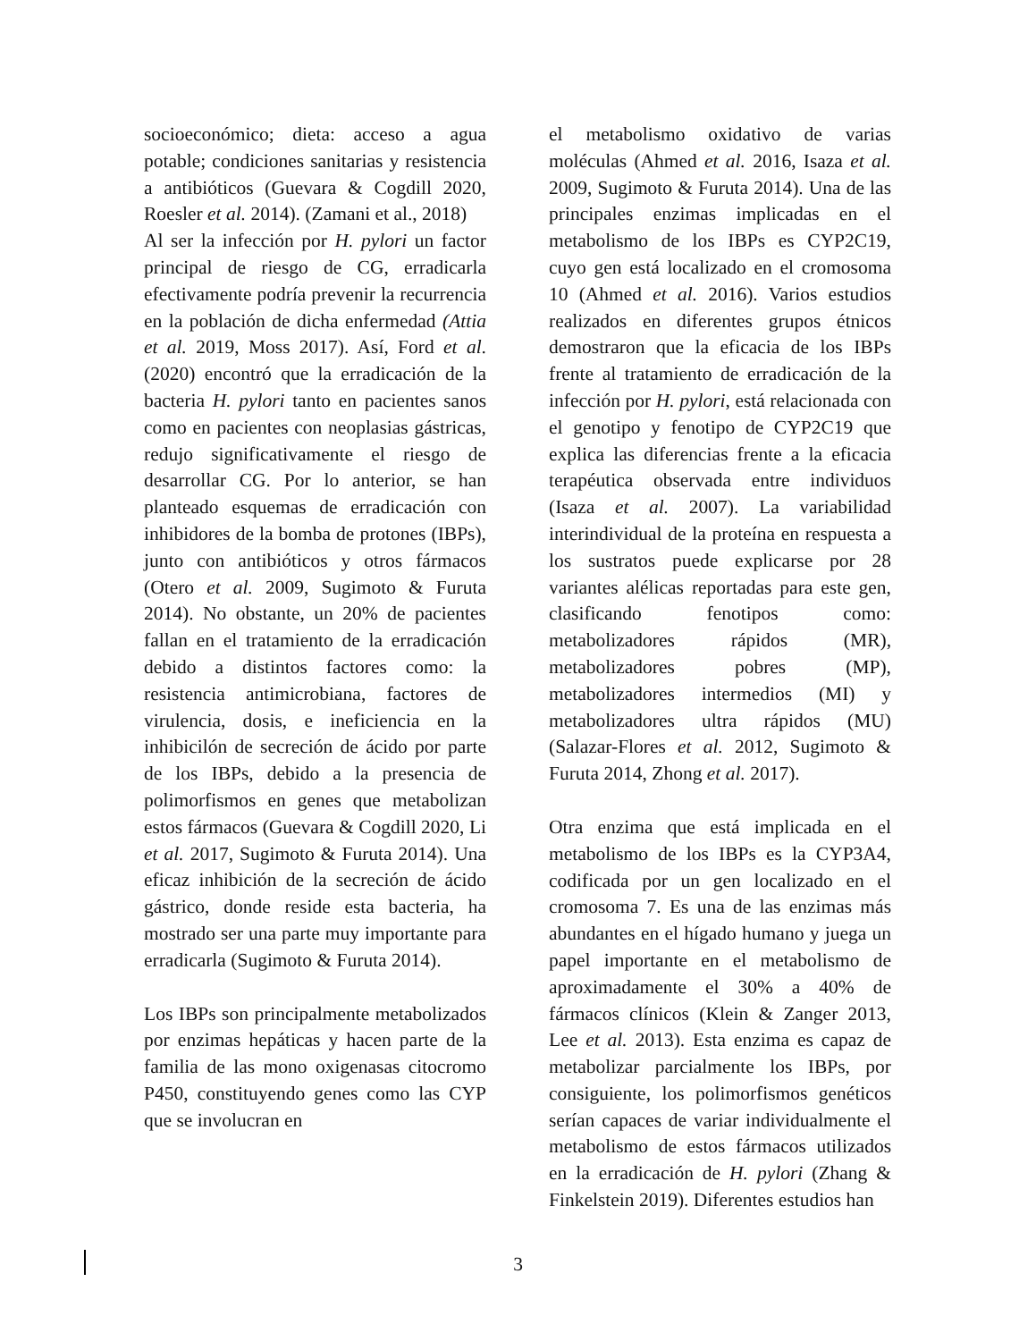socioeconómico; dieta: acceso a agua potable; condiciones sanitarias y resistencia a antibióticos (Guevara & Cogdill 2020, Roesler et al. 2014). (Zamani et al., 2018)
Al ser la infección por H. pylori un factor principal de riesgo de CG, erradicarla efectivamente podría prevenir la recurrencia en la población de dicha enfermedad (Attia et al. 2019, Moss 2017). Así, Ford et al. (2020) encontró que la erradicación de la bacteria H. pylori tanto en pacientes sanos como en pacientes con neoplasias gástricas, redujo significativamente el riesgo de desarrollar CG. Por lo anterior, se han planteado esquemas de erradicación con inhibidores de la bomba de protones (IBPs), junto con antibióticos y otros fármacos (Otero et al. 2009, Sugimoto & Furuta 2014). No obstante, un 20% de pacientes fallan en el tratamiento de la erradicación debido a distintos factores como: la resistencia antimicrobiana, factores de virulencia, dosis, e ineficiencia en la inhibicilón de secreción de ácido por parte de los IBPs, debido a la presencia de polimorfismos en genes que metabolizan estos fármacos (Guevara & Cogdill 2020, Li et al. 2017, Sugimoto & Furuta 2014). Una eficaz inhibición de la secreción de ácido gástrico, donde reside esta bacteria, ha mostrado ser una parte muy importante para erradicarla (Sugimoto & Furuta 2014).
Los IBPs son principalmente metabolizados por enzimas hepáticas y hacen parte de la familia de las mono oxigenasas citocromo P450, constituyendo genes como las CYP que se involucran en
el metabolismo oxidativo de varias moléculas (Ahmed et al. 2016, Isaza et al. 2009, Sugimoto & Furuta 2014). Una de las principales enzimas implicadas en el metabolismo de los IBPs es CYP2C19, cuyo gen está localizado en el cromosoma 10 (Ahmed et al. 2016). Varios estudios realizados en diferentes grupos étnicos demostraron que la eficacia de los IBPs frente al tratamiento de erradicación de la infección por H. pylori, está relacionada con el genotipo y fenotipo de CYP2C19 que explica las diferencias frente a la eficacia terapéutica observada entre individuos (Isaza et al. 2007). La variabilidad interindividual de la proteína en respuesta a los sustratos puede explicarse por 28 variantes alélicas reportadas para este gen, clasificando fenotipos como: metabolizadores rápidos (MR), metabolizadores pobres (MP), metabolizadores intermedios (MI) y metabolizadores ultra rápidos (MU) (Salazar-Flores et al. 2012, Sugimoto & Furuta 2014, Zhong et al. 2017).
Otra enzima que está implicada en el metabolismo de los IBPs es la CYP3A4, codificada por un gen localizado en el cromosoma 7. Es una de las enzimas más abundantes en el hígado humano y juega un papel importante en el metabolismo de aproximadamente el 30% a 40% de fármacos clínicos (Klein & Zanger 2013, Lee et al. 2013). Esta enzima es capaz de metabolizar parcialmente los IBPs, por consiguiente, los polimorfismos genéticos serían capaces de variar individualmente el metabolismo de estos fármacos utilizados en la erradicación de H. pylori (Zhang & Finkelstein 2019). Diferentes estudios han
3